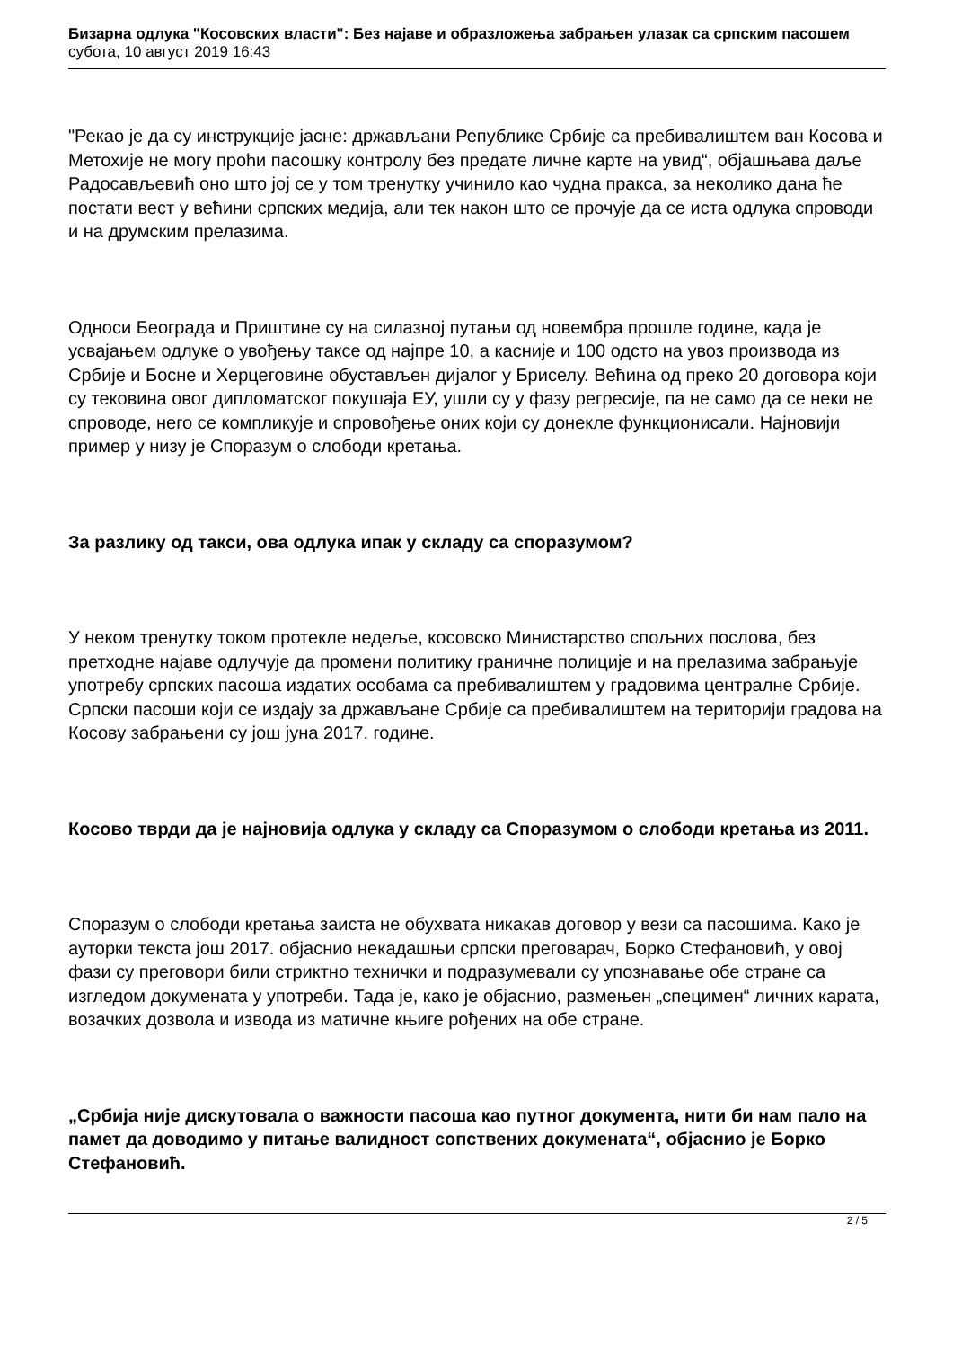Бизарна одлука "Косовских власти": Без најаве и образложења забрањен улазак са српским пасошем
субота, 10 август 2019 16:43
"Рекао је да су инструкције јасне: држављани Републике Србије са пребивалиштем ван Косова и Метохије не могу проћи пасошку контролу без предате личне карте на увид“, објашњава даље Радосављевић оно што јој се у том тренутку учинило као чудна пракса, за неколико дана ће постати вест у већини српских медија, али тек након што се прочује да се иста одлука спроводи и на друмским прелазима.
Односи Београда и Приштине су на силазној путањи од новембра прошле године, када је усвајањем одлуке о увођењу таксе од најпре 10, а касније и 100 одсто на увоз производа из Србије и Босне и Херцеговине обустављен дијалог у Бриселу. Већина од преко 20 договора који су тековина овог дипломатског покушаја ЕУ, ушли су у фазу регресије, па не само да се неки не спроводе, него се компликује и спровођење оних који су донекле функционисали. Најновији пример у низу је Споразум о слободи кретања.
За разлику од такси, ова одлука ипак у складу са споразумом?
У неком тренутку током протекле недеље, косовско Министарство спољних послова, без претходне најаве одлучује да промени политику граничне полиције и на прелазима забрањује употребу српских пасоша издатих особама са пребивалиштем у градовима централне Србије. Српски пасоши који се издају за држављане Србије са пребивалиштем на територији градова на Косову забрањени су још јуна 2017. године.
Косово тврди да је најновија одлука у складу са Споразумом о слободи кретања из 2011.
Споразум о слободи кретања заиста не обухвата никакав договор у вези са пасошима. Како је ауторки текста још 2017. објаснио некадашњи српски преговарач, Борко Стефановић, у овој фази су преговори били стриктно технички и подразумевали су упознавање обе стране са изгледом докумената у употреби. Тада је, како је објаснио, размењен „специмен“ личних карата, возачких дозвола и извода из матичне књиге рођених на обе стране.
„Србија није дискутовала о важности пасоша као путног документа, нити би нам пало на памет да доводимо у питање валидност сопствених докумената“, објаснио је Борко Стефановић.
2 / 5